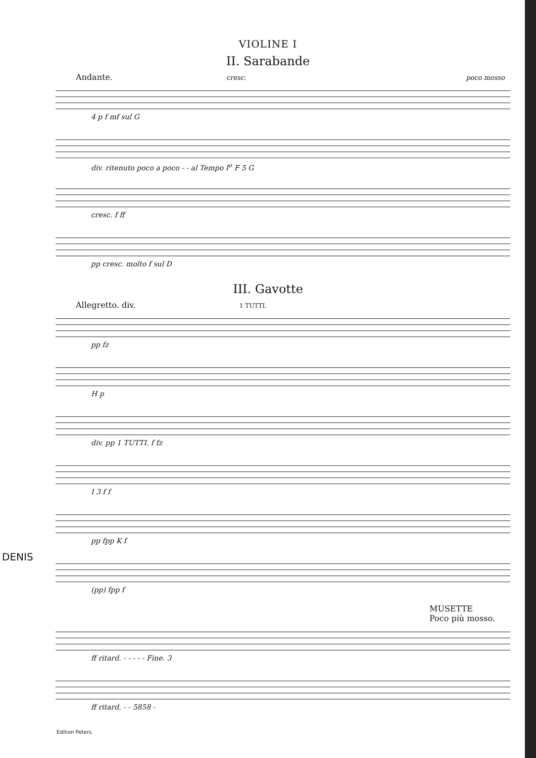VIOLINE I
II. Sarabande
Andante. cresc. poco mosso
4 p f mf sul G
div. ritenuto poco a poco - - al Tempo I<sup>o</sup> F 5 G
cresc. f ff
pp cresc. molto f sul D
III. Gavotte
Allegretto. div. 1 TUTTI.
pp fz
H p
div. pp 1 TUTTI. f fz
I 3 f f
pp fpp K f
(pp) fpp f
MUSETTE
Poco più mosso.
ff ritard. - - - - - Fine. 3
ff ritard. - - 5858 -
Edition Peters.
DENIS